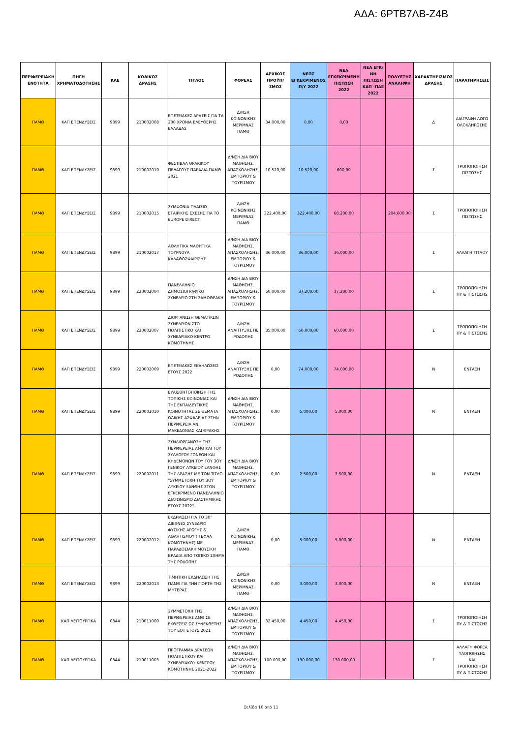ΑΔΑ: 6ΡΤΒ7ΛΒ-Ζ4Β
| ΠΕΡΙΦΕΡΕΙΑΚΗ ΕΝΟΤΗΤΑ | ΠΗΓΗ ΧΡΗΜΑΤΟΔΟΤΗΣΗΣ | ΚΑΕ | ΚΩΔΙΚΟΣ ΔΡΑΣΗΣ | ΤΙΤΛΟΣ | ΦΟΡΕΑΣ | ΑΡΧΙΚΟΣ ΠΡΟΫΠ/ΣΜΟΣ | ΝΕΟΣ ΕΓΚΕΚΡΙΜΕΝΟΣ Π/Υ 2022 | ΝΕΑ ΕΓΚΕΚΡΙΜΕΝΗ ΠΙΣΤΩΣΗ 2022 | ΝΕΑ ΕΓΚ/ΝΗ ΠΙΣΤΩΣΗ ΚΑΠ -ΠΔΕ 2022 | ΠΟΛΥΕΤΗΣ ΑΝΑΛΗΨΗ | ΧΑΡΑΚΤΗΡΙΣΜΟΣ ΔΡΑΣΗΣ | ΠΑΡΑΤΗΡΗΣΕΙΣ |
| --- | --- | --- | --- | --- | --- | --- | --- | --- | --- | --- | --- | --- |
| ΠΑΜΘ | ΚΑΠ ΕΠΕΝΔΥΣΕΙΣ | 9899 | 210002008 | ΕΠΕΤΕΙΑΚΕΣ ΔΡΑΣΕΙΣ ΓΙΑ ΤΑ 200 ΧΡΟΝΙΑ ΕΛΕΥΘΕΡΗΣ ΕΛΛΑΔΑΣ | Δ/ΝΣΗ ΚΟΙΝΩΝΙΚΗΣ ΜΕΡΙΜΝΑΣ ΠΑΜΘ | 34.000,00 | 0,00 | 0,00 | | | Δ | ΔΙΑΓΡΑΦΗ ΛΟΓΩ ΟΛΟΚΛΗΡΩΣΗΣ |
| ΠΑΜΘ | ΚΑΠ ΕΠΕΝΔΥΣΕΙΣ | 9899 | 210002010 | ΦΕΣΤΙΒΑΛ ΘΡΑΚΙΚΟΥ ΠΕΛΑΓΟΥΣ ΠΑΡΑΛΙΑ ΠΑΜΘ 2021 | Δ/ΝΣΗ ΔΙΑ ΒΙΟΥ ΜΑΘΗΣΗΣ, ΑΠΑΣΧΟΛΗΣΗΣ, ΕΜΠΟΡΙΟΥ & ΤΟΥΡΙΣΜΟΥ | 10.520,00 | 10.520,00 | 600,00 | | | Σ | ΤΡΟΠΟΠΟΙΗΣΗ ΠΙΣΤΩΣΗΣ |
| ΠΑΜΘ | ΚΑΠ ΕΠΕΝΔΥΣΕΙΣ | 9899 | 210002015 | ΣΥΜΦΩΝΙΑ-ΠΛΑΙΣΙΟ ΕΤΑΙΡΙΚΗΣ ΣΧΕΣΗΣ ΓΙΑ ΤΟ EUROPE DIRECT | Δ/ΝΣΗ ΚΟΙΝΩΝΙΚΗΣ ΜΕΡΙΜΝΑΣ ΠΑΜΘ | 322.400,00 | 322.400,00 | 68.200,00 | | 204.600,00 | Σ | ΤΡΟΠΟΠΟΙΗΣΗ ΠΙΣΤΩΣΗΣ |
| ΠΑΜΘ | ΚΑΠ ΕΠΕΝΔΥΣΕΙΣ | 9899 | 210002017 | ΑΘΛΗΤΙΚΑ ΜΑΘΗΤΙΚΑ ΤΟΥΡΝΟΥΑ ΚΑΛΑΘΟΣΦΑΙΡΙΣΗΣ | Δ/ΝΣΗ ΔΙΑ ΒΙΟΥ ΜΑΘΗΣΗΣ, ΑΠΑΣΧΟΛΗΣΗΣ, ΕΜΠΟΡΙΟΥ & ΤΟΥΡΙΣΜΟΥ | 36.000,00 | 36.000,00 | 36.000,00 | | | Σ | ΑΛΛΑΓΗ ΤΙΤΛΟΥ |
| ΠΑΜΘ | ΚΑΠ ΕΠΕΝΔΥΣΕΙΣ | 9899 | 220002004 | ΠΑΝΕΛΛΗΝΙΟ ΔΗΜΟΣΙΟΓΡΑΦΙΚΟ ΣΥΝΕΔΡΙΟ ΣΤΗ ΣΑΜΟΘΡΑΚΗ | Δ/ΝΣΗ ΔΙΑ ΒΙΟΥ ΜΑΘΗΣΗΣ, ΑΠΑΣΧΟΛΗΣΗΣ, ΕΜΠΟΡΙΟΥ & ΤΟΥΡΙΣΜΟΥ | 50.000,00 | 37.200,00 | 37.200,00 | | | Σ | ΤΡΟΠΟΠΟΙΗΣΗ ΠΥ & ΠΙΣΤΩΣΗΣ |
| ΠΑΜΘ | ΚΑΠ ΕΠΕΝΔΥΣΕΙΣ | 9899 | 220002007 | ΔΙΟΡΓΑΝΩΣΗ ΘΕΜΑΤΙΚΩΝ ΣΥΝΕΔΡΙΩΝ ΣΤΟ ΠΟΛΙΤΙΣΤΙΚΟ ΚΑΙ ΣΥΝΕΔΡΙΑΚΟ ΚΕΝΤΡΟ ΚΟΜΟΤΗΝΗΣ | Δ/ΝΣΗ ΑΝΑΠΤΥΞΗΣ ΠΕ ΡΟΔΟΠΗΣ | 35.000,00 | 60.000,00 | 60.000,00 | | | Σ | ΤΡΟΠΟΠΟΙΗΣΗ ΠΥ & ΠΙΣΤΩΣΗΣ |
| ΠΑΜΘ | ΚΑΠ ΕΠΕΝΔΥΣΕΙΣ | 9899 | 220002009 | ΕΠΕΤΕΙΑΚΕΣ ΕΚΔΗΛΩΣΕΙΣ ΕΤΟΥΣ 2022 | Δ/ΝΣΗ ΑΝΑΠΤΥΞΗΣ ΠΕ ΡΟΔΟΠΗΣ | 0,00 | 74.000,00 | 74.000,00 | | | Ν | ΕΝΤΑΞΗ |
| ΠΑΜΘ | ΚΑΠ ΕΠΕΝΔΥΣΕΙΣ | 9899 | 220002010 | ΕΥΑΙΣΘΗΤΟΠΟΙΗΣΗ ΤΗΣ ΤΟΠΙΚΗΣ ΚΟΙΝΩΝΙΑΣ ΚΑΙ ΤΗΣ ΕΚΠΑΙΔΕΥΤΙΚΗΣ ΚΟΙΝΟΤΗΤΑΣ ΣΕ ΘΕΜΑΤΑ ΟΔΙΚΗΣ ΑΣΦΑΛΕΙΑΣ ΣΤΗΝ ΠΕΡΙΦΕΡΕΙΑ ΑΝ. ΜΑΚΕΔΟΝΙΑΣ ΚΑΙ ΘΡΑΚΗΣ | Δ/ΝΣΗ ΔΙΑ ΒΙΟΥ ΜΑΘΗΣΗΣ, ΑΠΑΣΧΟΛΗΣΗΣ, ΕΜΠΟΡΙΟΥ & ΤΟΥΡΙΣΜΟΥ | 0,00 | 5.000,00 | 5.000,00 | | | Ν | ΕΝΤΑΞΗ |
| ΠΑΜΘ | ΚΑΠ ΕΠΕΝΔΥΣΕΙΣ | 9899 | 220002011 | ΣΥΝΔΙΟΡΓΑΝΩΣΗ ΤΗΣ ΠΕΡΙΦΕΡΕΙΑΣ ΑΜΘ ΚΑΙ ΤΟΥ ΣΥΛΛΟΓΟΥ ΓΟΝΕΩΝ ΚΑΙ ΚΗΔΕΜΟΝΩΝ ΤΟΥ ΤΟΥ 3ΟΥ ΓΕΝΙΚΟΥ ΛΥΚΕΙΟΥ ΞΑΝΘΗΣ ΤΗΣ ΔΡΑΣΗΣ ΜΕ ΤΟΝ ΤΙΤΛΟ "ΣΥΜΜΕΤΟΧΗ ΤΟΥ 3ΟΥ ΛΥΚΕΙΟΥ ΞΑΝΘΗΣ ΣΤΟΝ ΕΓΚΕΚΡΙΜΕΝΟ ΠΑΝΕΛΛΗΝΙΟ ΔΙΑΓΩΝΙΣΜΟ ΔΙΑΣΤΗΜΙΚΗΣ ΕΤΟΥΣ 2022" | Δ/ΝΣΗ ΔΙΑ ΒΙΟΥ ΜΑΘΗΣΗΣ, ΑΠΑΣΧΟΛΗΣΗΣ, ΕΜΠΟΡΙΟΥ & ΤΟΥΡΙΣΜΟΥ | 0,00 | 2.500,00 | 2.500,00 | | | Ν | ΕΝΤΑΞΗ |
| ΠΑΜΘ | ΚΑΠ ΕΠΕΝΔΥΣΕΙΣ | 9899 | 220002012 | ΕΚΔΗΛΩΣΗ ΓΙΑ ΤΟ 30° ΔΙΕΘΝΕΣ ΣΥΝΕΔΡΙΟ ΦΥΣΙΚΗΣ ΑΓΩΓΗΣ & ΑΘΛΗΤΙΣΜΟΥ ( ΤΕΦΑΑ ΚΟΜΟΤΗΝΗΣ) ΜΕ ΠΑΡΑΔΟΣΙΑΚΗ ΜΟΥΣΙΚΗ ΒΡΑΔΙΑ ΑΠΟ ΤΟΠΙΚΟ ΣΧΗΜΑ ΤΗΣ ΡΟΔΟΠΗΣ | Δ/ΝΣΗ ΚΟΙΝΩΝΙΚΗΣ ΜΕΡΙΜΝΑΣ ΠΑΜΘ | 0,00 | 5.000,00 | 5.000,00 | | | Ν | ΕΝΤΑΞΗ |
| ΠΑΜΘ | ΚΑΠ ΕΠΕΝΔΥΣΕΙΣ | 9899 | 220002013 | ΤΙΜΗΤΙΚΗ ΕΚΔΗΛΩΣΗ ΤΗΣ ΠΑΜΘ ΓΙΑ ΤΗΝ ΓΙΟΡΤΗ ΤΗΣ ΜΗΤΕΡΑΣ | Δ/ΝΣΗ ΚΟΙΝΩΝΙΚΗΣ ΜΕΡΙΜΝΑΣ ΠΑΜΘ | 0,00 | 3.000,00 | 3.000,00 | | | Ν | ΕΝΤΑΞΗ |
| ΠΑΜΘ | ΚΑΠ ΛΕΙΤΟΥΡΓΙΚΑ | 0844 | 210011000 | ΣΥΜΜΕΤΟΧΗ ΤΗΣ ΠΕΡΙΦΕΡΕΙΑΣ ΑΜΘ ΣΕ ΕΚΘΕΣΕΙΣ ΩΣ ΣΥΝΕΚΘΕΤΗΣ ΤΟΥ ΕΟΤ ΕΤΟΥΣ 2021 | Δ/ΝΣΗ ΔΙΑ ΒΙΟΥ ΜΑΘΗΣΗΣ, ΑΠΑΣΧΟΛΗΣΗΣ, ΕΜΠΟΡΙΟΥ & ΤΟΥΡΙΣΜΟΥ | 32.450,00 | 4.450,00 | 4.450,00 | | | Σ | ΤΡΟΠΟΠΟΙΗΣΗ ΠΥ & ΠΙΣΤΩΣΗΣ |
| ΠΑΜΘ | ΚΑΠ ΛΕΙΤΟΥΡΓΙΚΑ | 0844 | 210011003 | ΠΡΟΓΡΑΜΜΑ ΔΡΑΣΕΩΝ ΠΟΛΙΤΙΣΤΙΚΟΥ ΚΑΙ ΣΥΝΕΔΡΙΑΚΟΥ ΚΕΝΤΡΟΥ ΚΟΜΟΤΗΝΗΣ 2021-2022 | Δ/ΝΣΗ ΔΙΑ ΒΙΟΥ ΜΑΘΗΣΗΣ, ΑΠΑΣΧΟΛΗΣΗΣ, ΕΜΠΟΡΙΟΥ & ΤΟΥΡΙΣΜΟΥ | 100.000,00 | 130.000,00 | 130.000,00 | | | Σ | ΑΛΛΑΓΗ ΦΟΡΕΑ ΥΛΟΠΟΙΗΣΗΣ ΚΑΙ ΤΡΟΠΟΠΟΙΗΣΗ ΠΥ & ΠΙΣΤΩΣΗΣ |
Σελίδα 10 από 11